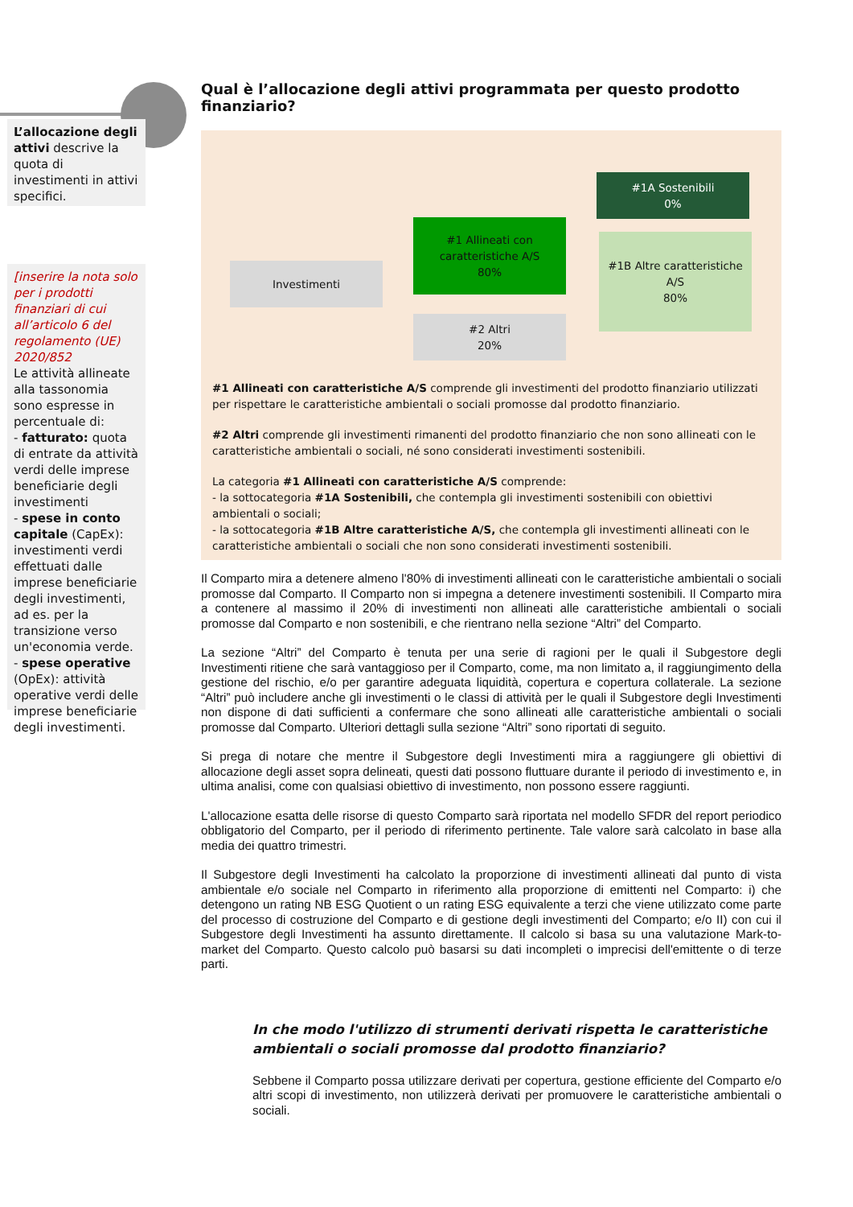L’allocazione degli attivi descrive la quota di investimenti in attivi specifici.
[inserire la nota solo per i prodotti finanziari di cui all’articolo 6 del regolamento (UE) 2020/852
Le attività allineate alla tassonomia sono espresse in percentuale di:
- fatturato: quota di entrate da attività verdi delle imprese beneficiarie degli investimenti
- spese in conto capitale (CapEx): investimenti verdi effettuati dalle imprese beneficiarie degli investimenti, ad es. per la transizione verso un'economia verde.
- spese operative (OpEx): attività operative verdi delle imprese beneficiarie degli investimenti.
Qual è l’allocazione degli attivi programmata per questo prodotto finanziario?
Investimenti
#1 Allineati con caratteristiche A/S
80%
#2 Altri
20%
#1A Sostenibili
0%
#1B Altre caratteristiche A/S
80%
#1 Allineati con caratteristiche A/S comprende gli investimenti del prodotto finanziario utilizzati per rispettare le caratteristiche ambientali o sociali promosse dal prodotto finanziario.
#2 Altri comprende gli investimenti rimanenti del prodotto finanziario che non sono allineati con le caratteristiche ambientali o sociali, né sono considerati investimenti sostenibili.
La categoria #1 Allineati con caratteristiche A/S comprende:
- la sottocategoria #1A Sostenibili, che contempla gli investimenti sostenibili con obiettivi ambientali o sociali;
- la sottocategoria #1B Altre caratteristiche A/S, che contempla gli investimenti allineati con le caratteristiche ambientali o sociali che non sono considerati investimenti sostenibili.
Il Comparto mira a detenere almeno l'80% di investimenti allineati con le caratteristiche ambientali o sociali promosse dal Comparto. Il Comparto non si impegna a detenere investimenti sostenibili. Il Comparto mira a contenere al massimo il 20% di investimenti non allineati alle caratteristiche ambientali o sociali promosse dal Comparto e non sostenibili, e che rientrano nella sezione “Altri” del Comparto.
La sezione “Altri” del Comparto è tenuta per una serie di ragioni per le quali il Subgestore degli Investimenti ritiene che sarà vantaggioso per il Comparto, come, ma non limitato a, il raggiungimento della gestione del rischio, e/o per garantire adeguata liquidità, copertura e copertura collaterale. La sezione “Altri” può includere anche gli investimenti o le classi di attività per le quali il Subgestore degli Investimenti non dispone di dati sufficienti a confermare che sono allineati alle caratteristiche ambientali o sociali promosse dal Comparto. Ulteriori dettagli sulla sezione “Altri” sono riportati di seguito.
Si prega di notare che mentre il Subgestore degli Investimenti mira a raggiungere gli obiettivi di allocazione degli asset sopra delineati, questi dati possono fluttuare durante il periodo di investimento e, in ultima analisi, come con qualsiasi obiettivo di investimento, non possono essere raggiunti.
L'allocazione esatta delle risorse di questo Comparto sarà riportata nel modello SFDR del report periodico obbligatorio del Comparto, per il periodo di riferimento pertinente. Tale valore sarà calcolato in base alla media dei quattro trimestri.
Il Subgestore degli Investimenti ha calcolato la proporzione di investimenti allineati dal punto di vista ambientale e/o sociale nel Comparto in riferimento alla proporzione di emittenti nel Comparto: i) che detengono un rating NB ESG Quotient o un rating ESG equivalente a terzi che viene utilizzato come parte del processo di costruzione del Comparto e di gestione degli investimenti del Comparto; e/o II) con cui il Subgestore degli Investimenti ha assunto direttamente. Il calcolo si basa su una valutazione Mark-to-market del Comparto. Questo calcolo può basarsi su dati incompleti o imprecisi dell'emittente o di terze parti.
In che modo l'utilizzo di strumenti derivati rispetta le caratteristiche ambientali o sociali promosse dal prodotto finanziario?
Sebbene il Comparto possa utilizzare derivati per copertura, gestione efficiente del Comparto e/o altri scopi di investimento, non utilizzerà derivati per promuovere le caratteristiche ambientali o sociali.